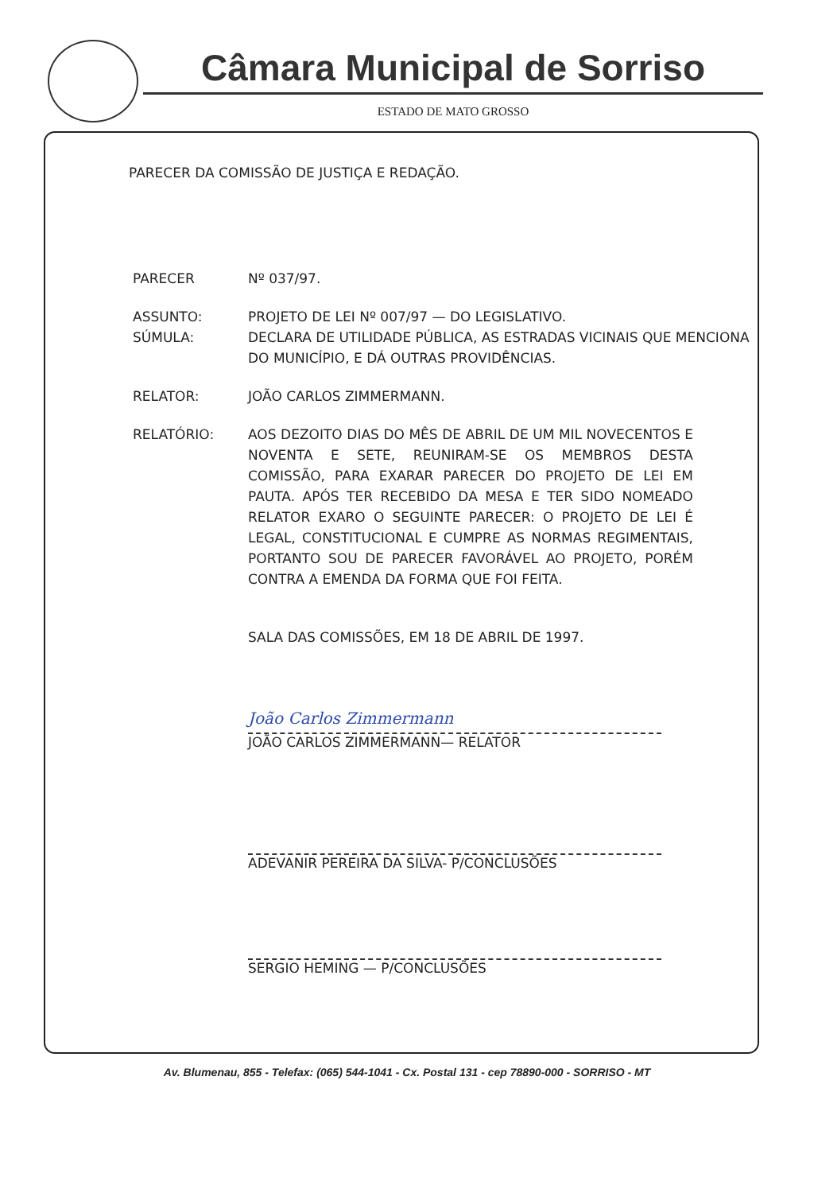Câmara Municipal de Sorriso
ESTADO DE MATO GROSSO
PARECER DA COMISSÃO DE JUSTIÇA E REDAÇÃO.
PARECER Nº 037/97.
ASSUNTO:
SÚMULA:
PROJETO DE LEI Nº 007/97 — DO LEGISLATIVO.
DECLARA DE UTILIDADE PÚBLICA, AS ESTRADAS VICINAIS QUE MENCIONA DO MUNICÍPIO, E DÁ OUTRAS PROVIDÊNCIAS.
RELATOR: JOÃO CARLOS ZIMMERMANN.
RELATÓRIO: AOS DEZOITO DIAS DO MÊS DE ABRIL DE UM MIL NOVECENTOS E NOVENTA E SETE, REUNIRAM-SE OS MEMBROS DESTA COMISSÃO, PARA EXARAR PARECER DO PROJETO DE LEI EM PAUTA. APÓS TER RECEBIDO DA MESA E TER SIDO NOMEADO RELATOR EXARO O SEGUINTE PARECER: O PROJETO DE LEI É LEGAL, CONSTITUCIONAL E CUMPRE AS NORMAS REGIMENTAIS, PORTANTO SOU DE PARECER FAVORÁVEL AO PROJETO, PORÉM CONTRA A EMENDA DA FORMA QUE FOI FEITA.
SALA DAS COMISSÕES, EM 18 DE ABRIL DE 1997.
João Carlos Zimmermann
JOÃO CARLOS ZIMMERMANN— RELATOR
ADEVANIR PEREIRA DA SILVA- P/CONCLUSÕES
SERGIO HEMING — P/CONCLUSÕES
Av. Blumenau, 855 - Telefax: (065) 544-1041 - Cx. Postal 131 - cep 78890-000 - SORRISO - MT